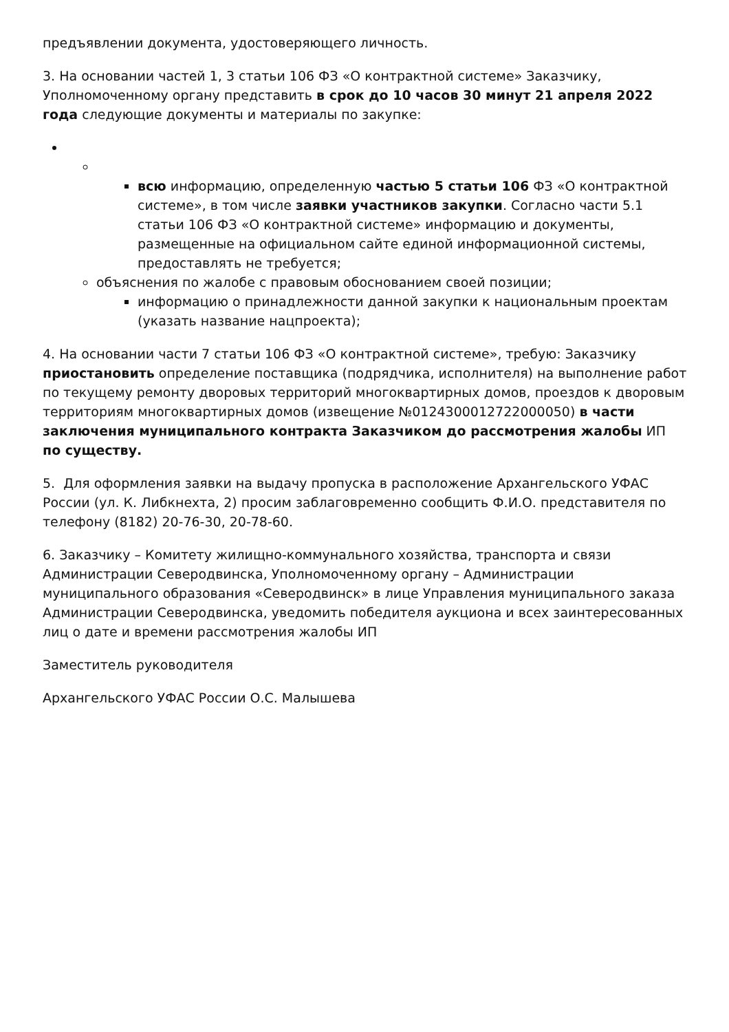предъявлении документа, удостоверяющего личность.
3. На основании частей 1, 3 статьи 106 ФЗ «О контрактной системе» Заказчику, Уполномоченному органу представить в срок до 10 часов 30 минут 21 апреля 2022 года следующие документы и материалы по закупке:
всю информацию, определенную частью 5 статьи 106 ФЗ «О контрактной системе», в том числе заявки участников закупки. Согласно части 5.1 статьи 106 ФЗ «О контрактной системе» информацию и документы, размещенные на официальном сайте единой информационной системы, предоставлять не требуется;
объяснения по жалобе с правовым обоснованием своей позиции;
информацию о принадлежности данной закупки к национальным проектам (указать название нацпроекта);
4. На основании части 7 статьи 106 ФЗ «О контрактной системе», требую: Заказчику приостановить определение поставщика (подрядчика, исполнителя) на выполнение работ по текущему ремонту дворовых территорий многоквартирных домов, проездов к дворовым территориям многоквартирных домов (извещение №0124300012722000050) в части заключения муниципального контракта Заказчиком до рассмотрения жалобы ИП по существу.
5. Для оформления заявки на выдачу пропуска в расположение Архангельского УФАС России (ул. К. Либкнехта, 2) просим заблаговременно сообщить Ф.И.О. представителя по телефону (8182) 20-76-30, 20-78-60.
6. Заказчику – Комитету жилищно-коммунального хозяйства, транспорта и связи Администрации Северодвинска, Уполномоченному органу – Администрации муниципального образования «Северодвинск» в лице Управления муниципального заказа Администрации Северодвинска, уведомить победителя аукциона и всех заинтересованных лиц о дате и времени рассмотрения жалобы ИП
Заместитель руководителя
Архангельского УФАС России О.С. Малышева